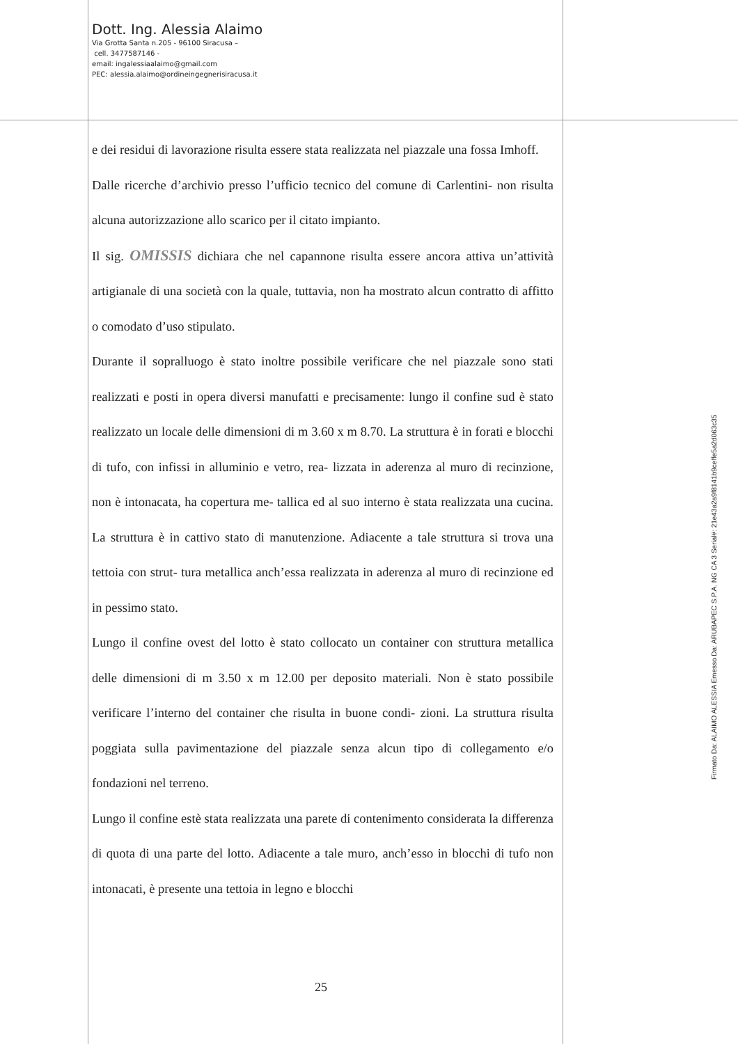Dott. Ing. Alessia Alaimo
Via Grotta Santa n.205 - 96100 Siracusa –
cell. 3477587146 -
email: ingalessiaalaimo@gmail.com
PEC: alessia.alaimo@ordineingegnerisiracusa.it
e dei residui di lavorazione risulta essere stata realizzata nel piazzale una fossa Imhoff.
Dalle ricerche d’archivio presso l’ufficio tecnico del comune di Carlentini- non risulta alcuna autorizzazione allo scarico per il citato impianto.
Il sig. OMISSIS dichiara che nel capannone risulta essere ancora attiva un’attività artigianale di una società con la quale, tuttavia, non ha mostrato alcun contratto di affitto o comodato d’uso stipulato.
Durante il sopralluogo è stato inoltre possibile verificare che nel piazzale sono stati realizzati e posti in opera diversi manufatti e precisamente: lungo il confine sud è stato realizzato un locale delle dimensioni di m 3.60 x m 8.70. La struttura è in forati e blocchi di tufo, con infissi in alluminio e vetro, rea- lizzata in aderenza al muro di recinzione, non è intonacata, ha copertura me- tallica ed al suo interno è stata realizzata una cucina. La struttura è in cattivo stato di manutenzione. Adiacente a tale struttura si trova una tettoia con strut- tura metallica anch’essa realizzata in aderenza al muro di recinzione ed in pessimo stato.
Lungo il confine ovest del lotto è stato collocato un container con struttura metallica delle dimensioni di m 3.50 x m 12.00 per deposito materiali. Non è stato possibile verificare l’interno del container che risulta in buone condi- zioni. La struttura risulta poggiata sulla pavimentazione del piazzale senza alcun tipo di collegamento e/o fondazioni nel terreno.
Lungo il confine estè stata realizzata una parete di contenimento considerata la differenza di quota di una parte del lotto. Adiacente a tale muro, anch’esso in blocchi di tufo non intonacati, è presente una tettoia in legno e blocchi
25
Firmato Da: ALAIMO ALESSIA Emesso Da: ARUBAPEC S.P.A. NG CA 3 Serial#: 21e43a2a9f8141b9ceffe5a2d063c35